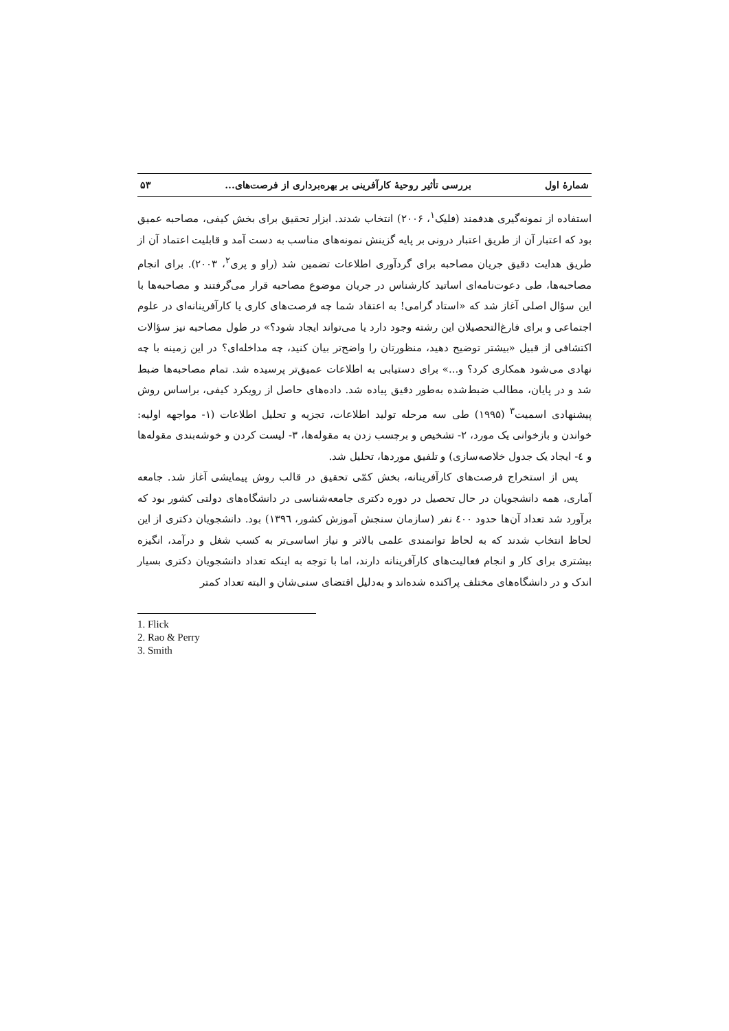شمارهٔ اول بررسی تأثیر روحیهٔ کارآفرینی بر بهره‌برداری از فرصت‌های... ۵۳
استفاده از نمونه‌گیری هدفمند (فلیک<sup>۱</sup>، ۲۰۰۶) انتخاب شدند. ابزار تحقیق برای بخش کیفی، مصاحبه عمیق بود که اعتبار آن از طریق اعتبار درونی بر پایه گزینش نمونه‌های مناسب به دست آمد و قابلیت اعتماد آن از طریق هدایت دقیق جریان مصاحبه برای گردآوری اطلاعات تضمین شد (راو و پری<sup>۲</sup>، ۲۰۰۳). برای انجام مصاحبه‌ها، طی دعوت‌نامه‌ای اساتید کارشناس در جریان موضوع مصاحبه قرار می‌گرفتند و مصاحبه‌ها با این سؤال اصلی آغاز شد که «استاد گرامی! به اعتقاد شما چه فرصت‌های کاری یا کارآفرینانه‌ای در علوم اجتماعی و برای فارغ‌التحصیلان این رشته وجود دارد یا می‌تواند ایجاد شود؟» در طول مصاحبه نیز سؤالات اکتشافی از قبیل «بیشتر توضیح دهید، منظورتان را واضح‌تر بیان کنید، چه مداخله‌ای؟ در این زمینه با چه نهادی می‌شود همکاری کرد؟ و...» برای دستیابی به اطلاعات عمیق‌تر پرسیده شد. تمام مصاحبه‌ها ضبط شد و در پایان، مطالب ضبط‌شده به‌طور دقیق پیاده شد. داده‌های حاصل از رویکرد کیفی، براساس روش پیشنهادی اسمیت<sup>۳</sup> (۱۹۹۵) طی سه مرحله تولید اطلاعات، تجزیه و تحلیل اطلاعات (۱- مواجهه اولیه: خواندن و بازخوانی یک مورد، ۲- تشخیص و برچسب زدن به مقوله‌ها، ۳- لیست کردن و خوشه‌بندی مقوله‌ها و ٤- ایجاد یک جدول خلاصه‌سازی) و تلفیق موردها، تحلیل شد.
پس از استخراج فرصت‌های کارآفرینانه، بخش کمّی تحقیق در قالب روش پیمایشی آغاز شد. جامعه آماری، همه دانشجویان در حال تحصیل در دوره دکتری جامعه‌شناسی در دانشگاه‌های دولتی کشور بود که برآورد شد تعداد آن‌ها حدود ٤۰۰ نفر (سازمان سنجش آموزش کشور، ۱۳۹٦) بود. دانشجویان دکتری از این لحاظ انتخاب شدند که به لحاظ توانمندی علمی بالاتر و نیاز اساسی‌تر به کسب شغل و درآمد، انگیزه بیشتری برای کار و انجام فعالیت‌های کارآفرینانه دارند، اما با توجه به اینکه تعداد دانشجویان دکتری بسیار اندک و در دانشگاه‌های مختلف پراکنده شده‌اند و به‌دلیل اقتضای سنی‌شان و البته تعداد کمتر
1. Flick
2. Rao & Perry
3. Smith